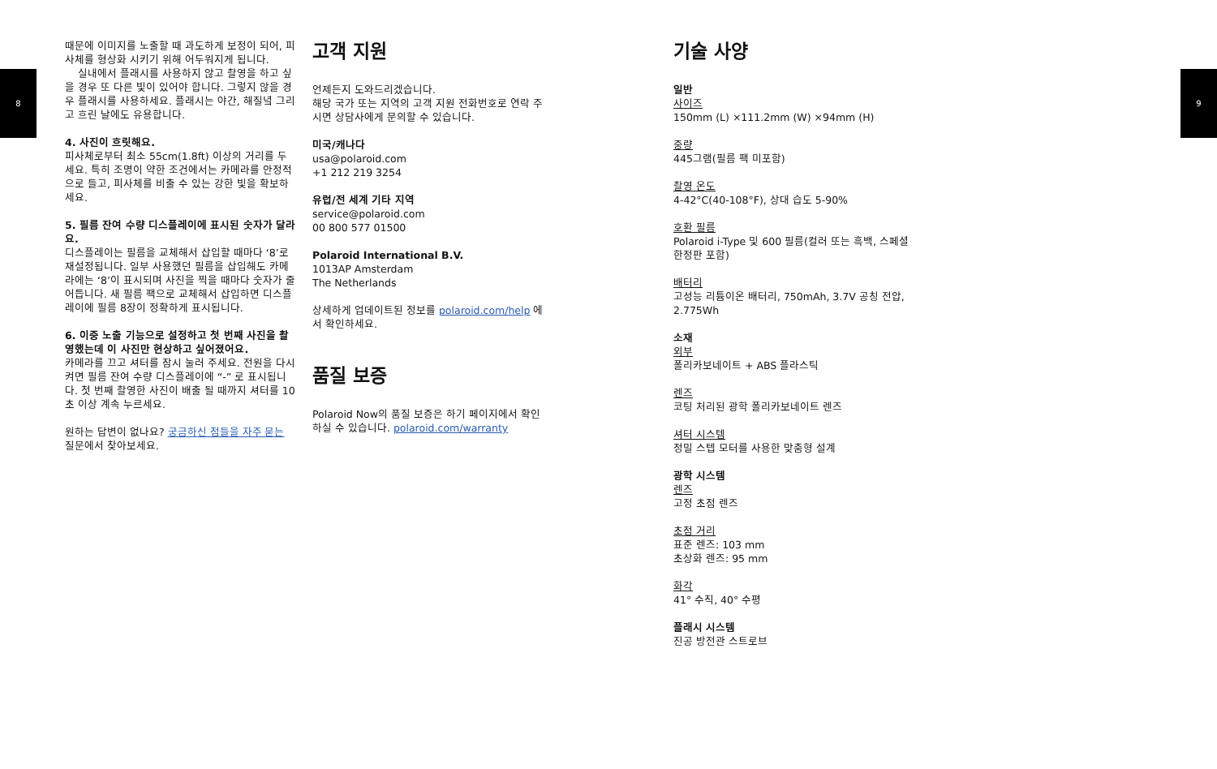8
때문에 이미지를 노출할 때 과도하게 보정이 되어, 피사체를 형상화 시키기 위해 어두워지게 됩니다.
실내에서 플래시를 사용하지 않고 촬영을 하고 싶을 경우 또 다른 빛이 있어야 합니다. 그렇지 않을 경우 플래시를 사용하세요. 플래시는 야간, 해질녘 그리고 흐린 날에도 유용합니다.
4. 사진이 흐릿해요.
피사체로부터 최소 55cm(1.8ft) 이상의 거리를 두세요. 특히 조명이 약한 조건에서는 카메라를 안정적으로 들고, 피사체를 비출 수 있는 강한 빛을 확보하세요.
5. 필름 잔여 수량 디스플레이에 표시된 숫자가 달라요.
디스플레이는 필름을 교체해서 삽입할 때마다 ‘8’로 재설정됩니다. 일부 사용했던 필름을 삽입해도 카메라에는 ‘8’이 표시되며 사진을 찍을 때마다 숫자가 줄어듭니다. 새 필름 팩으로 교체해서 삽입하면 디스플레이에 필름 8장이 정확하게 표시됩니다.
6. 이중 노출 기능으로 설정하고 첫 번째 사진을 촬영했는데 이 사진만 현상하고 싶어졌어요.
카메라를 끄고 셔터를 잠시 눌러 주세요. 전원을 다시 켜면 필름 잔여 수량 디스플레이에 “-” 로 표시됩니다. 첫 번째 촬영한 사진이 배출 될 때까지 셔터를 10초 이상 계속 누르세요.
원하는 답변이 없나요? 궁금하신 점들을 자주 묻는 질문에서 찾아보세요.
고객 지원
언제든지 도와드리겠습니다.
해당 국가 또는 지역의 고객 지원 전화번호로 연락 주시면 상담사에게 문의할 수 있습니다.
미국/캐나다
usa@polaroid.com
+1 212 219 3254
유럽/전 세계 기타 지역
service@polaroid.com
00 800 577 01500
Polaroid International B.V.
1013AP Amsterdam
The Netherlands
상세하게 업데이트된 정보를 polaroid.com/help 에서 확인하세요.
품질 보증
Polaroid Now의 품질 보증은 하기 페이지에서 확인 하실 수 있습니다. polaroid.com/warranty
기술 사양
일반
사이즈
150mm (L) ×111.2mm (W) ×94mm (H)
중량
445그램(필름 팩 미포함)
촬영 온도
4-42°C(40-108°F), 상대 습도 5-90%
호환 필름
Polaroid i-Type 및 600 필름(컬러 또는 흑백, 스페셜 한정판 포함)
배터리
고성능 리튬이온 배터리, 750mAh, 3.7V 공칭 전압, 2.775Wh
소재
외부
폴리카보네이트 + ABS 플라스틱
렌즈
코팅 처리된 광학 폴리카보네이트 렌즈
셔터 시스템
정밀 스텝 모터를 사용한 맞춤형 설계
광학 시스템
렌즈
고정 초점 렌즈
초점 거리
표준 렌즈: 103 mm
초상화 렌즈: 95 mm
화각
41° 수직, 40° 수평
플래시 시스템
진공 방전관 스트로브
9